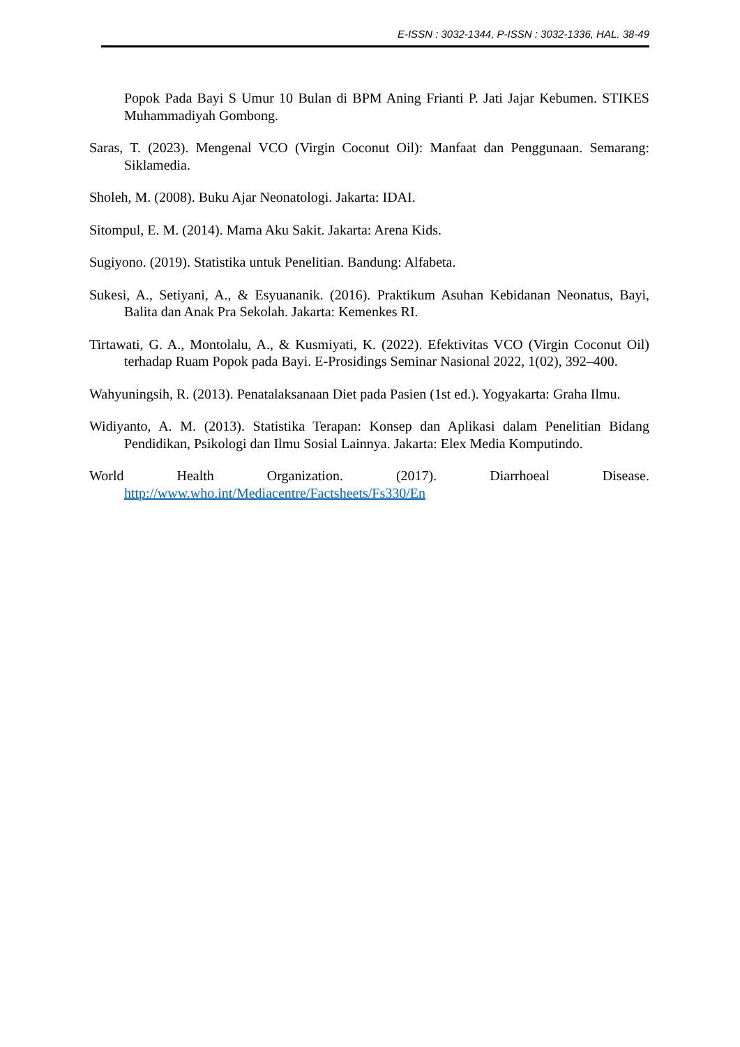E-ISSN : 3032-1344, P-ISSN : 3032-1336, HAL. 38-49
Popok Pada Bayi S Umur 10 Bulan di BPM Aning Frianti P. Jati Jajar Kebumen. STIKES Muhammadiyah Gombong.
Saras, T. (2023). Mengenal VCO (Virgin Coconut Oil): Manfaat dan Penggunaan. Semarang: Siklamedia.
Sholeh, M. (2008). Buku Ajar Neonatologi. Jakarta: IDAI.
Sitompul, E. M. (2014). Mama Aku Sakit. Jakarta: Arena Kids.
Sugiyono. (2019). Statistika untuk Penelitian. Bandung: Alfabeta.
Sukesi, A., Setiyani, A., & Esyuananik. (2016). Praktikum Asuhan Kebidanan Neonatus, Bayi, Balita dan Anak Pra Sekolah. Jakarta: Kemenkes RI.
Tirtawati, G. A., Montolalu, A., & Kusmiyati, K. (2022). Efektivitas VCO (Virgin Coconut Oil) terhadap Ruam Popok pada Bayi. E-Prosidings Seminar Nasional 2022, 1(02), 392–400.
Wahyuningsih, R. (2013). Penatalaksanaan Diet pada Pasien (1st ed.). Yogyakarta: Graha Ilmu.
Widiyanto, A. M. (2013). Statistika Terapan: Konsep dan Aplikasi dalam Penelitian Bidang Pendidikan, Psikologi dan Ilmu Sosial Lainnya. Jakarta: Elex Media Komputindo.
World Health Organization. (2017). Diarrhoeal Disease. http://www.who.int/Mediacentre/Factsheets/Fs330/En